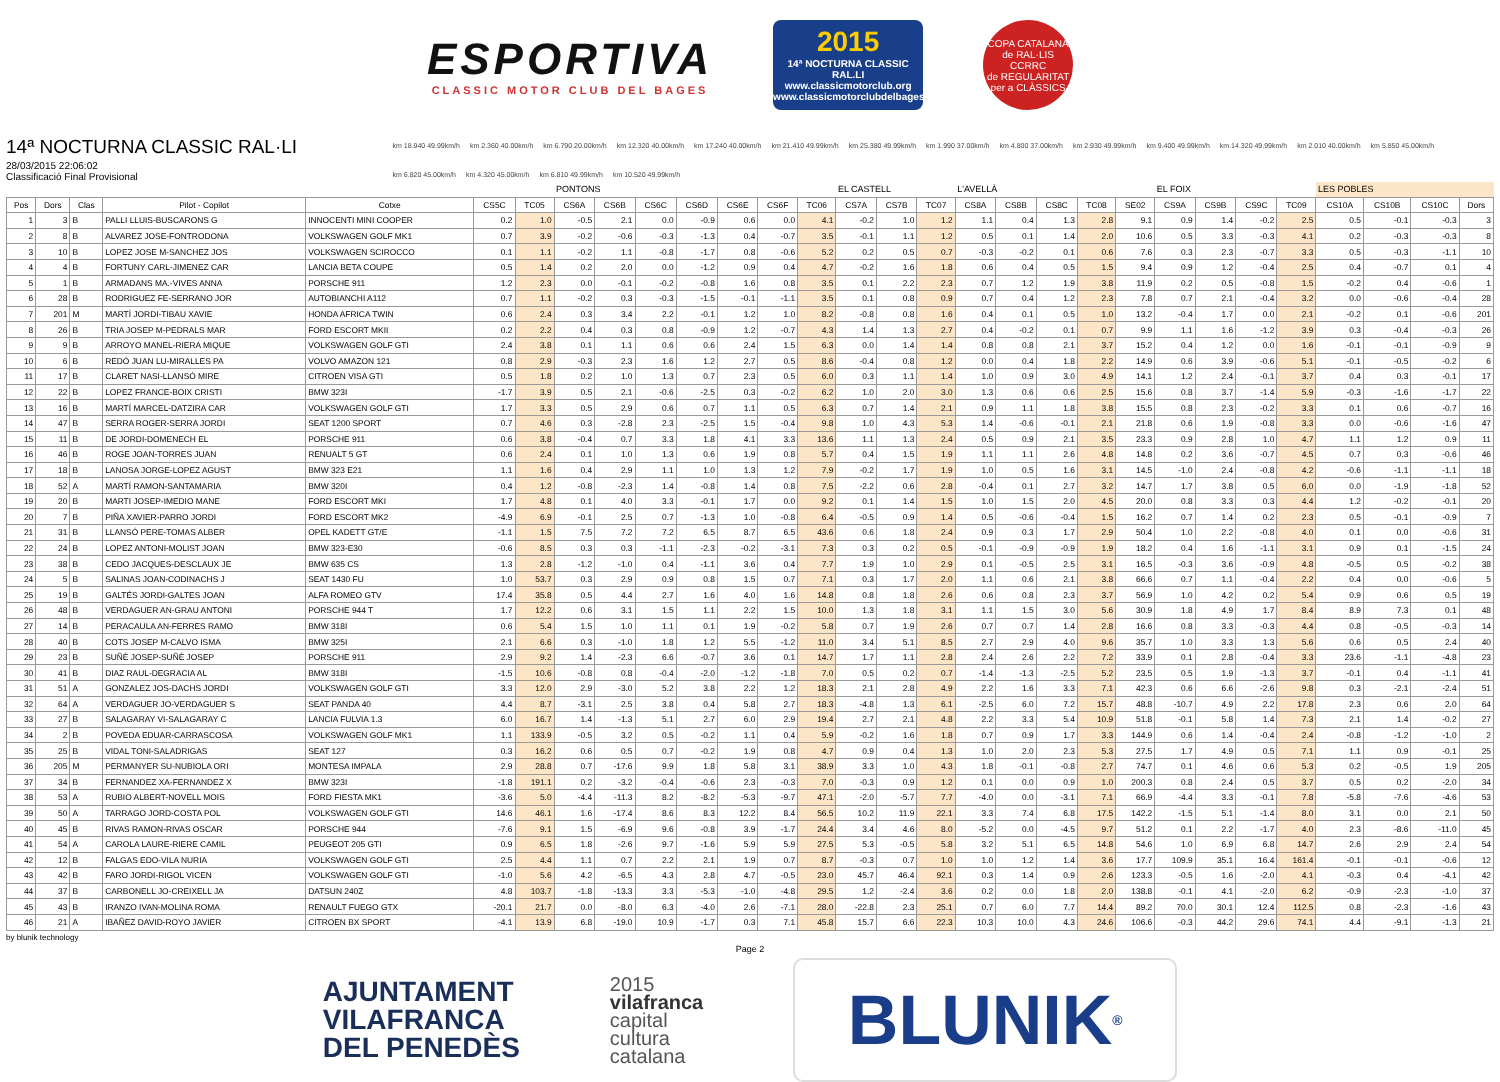ESPORTIVA
CLASSIC MOTOR CLUB DEL BAGES
2015
14ª NOCTURNA CLASSIC RAL.LI
www.classicmotorclub.org
www.classicmotorclubdelbages.blogspot.com
COPA CATALANA de RAL·LIS
CCRRC
de REGULARITAT per a CLÀSSICS
14ª NOCTURNA CLASSIC RAL·LI
28/03/2015 22:06:02
Classificació Final Provisional
km 18.940 49.99km/h km 2.360 40.00km/h km 6.790 20.00km/h km 12.320 40.00km/h km 17.240 40.00km/h km 21.410 49.99km/h km 25.380 49.99km/h km 1.990 37.00km/h km 4.800 37.00km/h km 2.930 49.99km/h km 9.400 49.99km/h km 14.320 49.99km/h km 2.010 40.00km/h km 5.850 45.00km/h km 6.820 45.00km/h km 4.320 45.00km/h km 6.810 49.99km/h km 10.520 49.99km/h
| | | | | | | | PONTONS | | | | | | | EL CASTELL | | | L'AVELLÀ | | | | | EL FOIX | | | | LES POBLES | | | |
| Pos | Dors | Clas | Pilot - Copilot | Cotxe | CS5C | TC05 | CS6A | CS6B | CS6C | CS6D | CS6E | CS6F | TC06 | CS7A | CS7B | TC07 | CS8A | CS8B | CS8C | TC08 | SE02 | CS9A | CS9B | CS9C | TC09 | CS10A | CS10B | CS10C | Dors |
| 1 | 3 | B | PALLI LLUIS-BUSCARONS G | INNOCENTI MINI COOPER | 0.2 | 1.0 | -0.5 | 2.1 | 0.0 | -0.9 | 0.6 | 0.0 | 4.1 | -0.2 | 1.0 | 1.2 | 1.1 | 0.4 | 1.3 | 2.8 | 9.1 | 0.9 | 1.4 | -0.2 | 2.5 | 0.5 | -0.1 | -0.3 | 3 |
| 2 | 8 | B | ALVAREZ JOSE-FONTRODONA | VOLKSWAGEN GOLF MK1 | 0.7 | 3.9 | -0.2 | -0.6 | -0.3 | -1.3 | 0.4 | -0.7 | 3.5 | -0.1 | 1.1 | 1.2 | 0.5 | 0.1 | 1.4 | 2.0 | 10.6 | 0.5 | 3.3 | -0.3 | 4.1 | 0.2 | -0.3 | -0.3 | 8 |
| 3 | 10 | B | LOPEZ JOSE M-SANCHEZ JOS | VOLKSWAGEN SCIROCCO | 0.1 | 1.1 | -0.2 | 1.1 | -0.8 | -1.7 | 0.8 | -0.6 | 5.2 | 0.2 | 0.5 | 0.7 | -0.3 | -0.2 | 0.1 | 0.6 | 7.6 | 0.3 | 2.3 | -0.7 | 3.3 | 0.5 | -0.3 | -1.1 | 10 |
| 4 | 4 | B | FORTUNY CARL-JIMENEZ CAR | LANCIA BETA COUPE | 0.5 | 1.4 | 0.2 | 2.0 | 0.0 | -1.2 | 0.9 | 0.4 | 4.7 | -0.2 | 1.6 | 1.8 | 0.6 | 0.4 | 0.5 | 1.5 | 9.4 | 0.9 | 1.2 | -0.4 | 2.5 | 0.4 | -0.7 | 0.1 | 4 |
| 5 | 1 | B | ARMADANS MA.-VIVES ANNA | PORSCHE 911 | 1.2 | 2.3 | 0.0 | -0.1 | -0.2 | -0.8 | 1.6 | 0.8 | 3.5 | 0.1 | 2.2 | 2.3 | 0.7 | 1.2 | 1.9 | 3.8 | 11.9 | 0.2 | 0.5 | -0.8 | 1.5 | -0.2 | 0.4 | -0.6 | 1 |
| 6 | 28 | B | RODRIGUEZ FE-SERRANO JOR | AUTOBIANCHI A112 | 0.7 | 1.1 | -0.2 | 0.3 | -0.3 | -1.5 | -0.1 | -1.1 | 3.5 | 0.1 | 0.8 | 0.9 | 0.7 | 0.4 | 1.2 | 2.3 | 7.8 | 0.7 | 2.1 | -0.4 | 3.2 | 0.0 | -0.6 | -0.4 | 28 |
| 7 | 201 | M | MARTÍ JORDI-TIBAU XAVIE | HONDA AFRICA TWIN | 0.6 | 2.4 | 0.3 | 3.4 | 2.2 | -0.1 | 1.2 | 1.0 | 8.2 | -0.8 | 0.8 | 1.6 | 0.4 | 0.1 | 0.5 | 1.0 | 13.2 | -0.4 | 1.7 | 0.0 | 2.1 | -0.2 | 0.1 | -0.6 | 201 |
| 8 | 26 | B | TRIA JOSEP M-PEDRALS MAR | FORD ESCORT MKII | 0.2 | 2.2 | 0.4 | 0.3 | 0.8 | -0.9 | 1.2 | -0.7 | 4.3 | 1.4 | 1.3 | 2.7 | 0.4 | -0.2 | 0.1 | 0.7 | 9.9 | 1.1 | 1.6 | -1.2 | 3.9 | 0.3 | -0.4 | -0.3 | 26 |
| 9 | 9 | B | ARROYO MANEL-RIERA MIQUE | VOLKSWAGEN GOLF GTI | 2.4 | 3.8 | 0.1 | 1.1 | 0.6 | 0.6 | 2.4 | 1.5 | 6.3 | 0.0 | 1.4 | 1.4 | 0.8 | 0.8 | 2.1 | 3.7 | 15.2 | 0.4 | 1.2 | 0.0 | 1.6 | -0.1 | -0.1 | -0.9 | 9 |
| 10 | 6 | B | REDÓ JUAN LU-MIRALLES PA | VOLVO AMAZON 121 | 0.8 | 2.9 | -0.3 | 2.3 | 1.6 | 1.2 | 2.7 | 0.5 | 8.6 | -0.4 | 0.8 | 1.2 | 0.0 | 0.4 | 1.8 | 2.2 | 14.9 | 0.6 | 3.9 | -0.6 | 5.1 | -0.1 | -0.5 | -0.2 | 6 |
| 11 | 17 | B | CLARET NASI-LLANSÓ MIRE | CITROEN VISA GTI | 0.5 | 1.8 | 0.2 | 1.0 | 1.3 | 0.7 | 2.3 | 0.5 | 6.0 | 0.3 | 1.1 | 1.4 | 1.0 | 0.9 | 3.0 | 4.9 | 14.1 | 1.2 | 2.4 | -0.1 | 3.7 | 0.4 | 0.3 | -0.1 | 17 |
| 12 | 22 | B | LOPEZ FRANCE-BOIX CRISTI | BMW 323I | -1.7 | 3.9 | 0.5 | 2.1 | -0.6 | -2.5 | 0.3 | -0.2 | 6.2 | 1.0 | 2.0 | 3.0 | 1.3 | 0.6 | 0.6 | 2.5 | 15.6 | 0.8 | 3.7 | -1.4 | 5.9 | -0.3 | -1.6 | -1.7 | 22 |
| 13 | 16 | B | MARTÍ MARCEL-DATZIRA CAR | VOLKSWAGEN GOLF GTI | 1.7 | 3.3 | 0.5 | 2.9 | 0.6 | 0.7 | 1.1 | 0.5 | 6.3 | 0.7 | 1.4 | 2.1 | 0.9 | 1.1 | 1.8 | 3.8 | 15.5 | 0.8 | 2.3 | -0.2 | 3.3 | 0.1 | 0.6 | -0.7 | 16 |
| 14 | 47 | B | SERRA ROGER-SERRA JORDI | SEAT 1200 SPORT | 0.7 | 4.6 | 0.3 | -2.8 | 2.3 | -2.5 | 1.5 | -0.4 | 9.8 | 1.0 | 4.3 | 5.3 | 1.4 | -0.6 | -0.1 | 2.1 | 21.8 | 0.6 | 1.9 | -0.8 | 3.3 | 0.0 | -0.6 | -1.6 | 47 |
| 15 | 11 | B | DE JORDI-DOMENECH EL | PORSCHE 911 | 0.6 | 3.8 | -0.4 | 0.7 | 3.3 | 1.8 | 4.1 | 3.3 | 13.6 | 1.1 | 1.3 | 2.4 | 0.5 | 0.9 | 2.1 | 3.5 | 23.3 | 0.9 | 2.8 | 1.0 | 4.7 | 1.1 | 1.2 | 0.9 | 11 |
| 16 | 46 | B | ROGE JOAN-TORRES JUAN | RENUALT 5 GT | 0.6 | 2.4 | 0.1 | 1.0 | 1.3 | 0.6 | 1.9 | 0.8 | 5.7 | 0.4 | 1.5 | 1.9 | 1.1 | 1.1 | 2.6 | 4.8 | 14.8 | 0.2 | 3.6 | -0.7 | 4.5 | 0.7 | 0.3 | -0.6 | 46 |
| 17 | 18 | B | LANOSA JORGE-LOPEZ AGUST | BMW 323 E21 | 1.1 | 1.6 | 0.4 | 2.9 | 1.1 | 1.0 | 1.3 | 1.2 | 7.9 | -0.2 | 1.7 | 1.9 | 1.0 | 0.5 | 1.6 | 3.1 | 14.5 | -1.0 | 2.4 | -0.8 | 4.2 | -0.6 | -1.1 | -1.1 | 18 |
| 18 | 52 | A | MARTÍ RAMON-SANTAMARIA | BMW 320I | 0.4 | 1.2 | -0.8 | -2.3 | 1.4 | -0.8 | 1.4 | 0.8 | 7.5 | -2.2 | 0.6 | 2.8 | -0.4 | 0.1 | 2.7 | 3.2 | 14.7 | 1.7 | 3.8 | 0.5 | 6.0 | 0.0 | -1.9 | -1.8 | 52 |
| 19 | 20 | B | MARTI JOSEP-IMEDIO MANE | FORD ESCORT MKI | 1.7 | 4.8 | 0.1 | 4.0 | 3.3 | -0.1 | 1.7 | 0.0 | 9.2 | 0.1 | 1.4 | 1.5 | 1.0 | 1.5 | 2.0 | 4.5 | 20.0 | 0.8 | 3.3 | 0.3 | 4.4 | 1.2 | -0.2 | -0.1 | 20 |
| 20 | 7 | B | PIÑA XAVIER-PARRO JORDI | FORD ESCORT MK2 | -4.9 | 6.9 | -0.1 | 2.5 | 0.7 | -1.3 | 1.0 | -0.8 | 6.4 | -0.5 | 0.9 | 1.4 | 0.5 | -0.6 | -0.4 | 1.5 | 16.2 | 0.7 | 1.4 | 0.2 | 2.3 | 0.5 | -0.1 | -0.9 | 7 |
| 21 | 31 | B | LLANSÓ PERE-TOMAS ALBER | OPEL KADETT GT/E | -1.1 | 1.5 | 7.5 | 7.2 | 7.2 | 6.5 | 8.7 | 6.5 | 43.6 | 0.6 | 1.8 | 2.4 | 0.9 | 0.3 | 1.7 | 2.9 | 50.4 | 1.0 | 2.2 | -0.8 | 4.0 | 0.1 | 0.0 | -0.6 | 31 |
| 22 | 24 | B | LOPEZ ANTONI-MOLIST JOAN | BMW 323-E30 | -0.6 | 8.5 | 0.3 | 0.3 | -1.1 | -2.3 | -0.2 | -3.1 | 7.3 | 0.3 | 0.2 | 0.5 | -0.1 | -0.9 | -0.9 | 1.9 | 18.2 | 0.4 | 1.6 | -1.1 | 3.1 | 0.9 | 0.1 | -1.5 | 24 |
| 23 | 38 | B | CEDO JACQUES-DESCLAUX JE | BMW 635 CS | 1.3 | 2.8 | -1.2 | -1.0 | 0.4 | -1.1 | 3.6 | 0.4 | 7.7 | 1.9 | 1.0 | 2.9 | 0.1 | -0.5 | 2.5 | 3.1 | 16.5 | -0.3 | 3.6 | -0.9 | 4.8 | -0.5 | 0.5 | -0.2 | 38 |
| 24 | 5 | B | SALINAS JOAN-CODINACHS J | SEAT 1430 FU | 1.0 | 53.7 | 0.3 | 2.9 | 0.9 | 0.8 | 1.5 | 0.7 | 7.1 | 0.3 | 1.7 | 2.0 | 1.1 | 0.6 | 2.1 | 3.8 | 66.6 | 0.7 | 1.1 | -0.4 | 2.2 | 0.4 | 0.0 | -0.6 | 5 |
| 25 | 19 | B | GALTÉS JORDI-GALTES JOAN | ALFA ROMEO GTV | 17.4 | 35.8 | 0.5 | 4.4 | 2.7 | 1.6 | 4.0 | 1.6 | 14.8 | 0.8 | 1.8 | 2.6 | 0.6 | 0.8 | 2.3 | 3.7 | 56.9 | 1.0 | 4.2 | 0.2 | 5.4 | 0.9 | 0.6 | 0.5 | 19 |
| 26 | 48 | B | VERDAGUER AN-GRAU ANTONI | PORSCHE 944 T | 1.7 | 12.2 | 0.6 | 3.1 | 1.5 | 1.1 | 2.2 | 1.5 | 10.0 | 1.3 | 1.8 | 3.1 | 1.1 | 1.5 | 3.0 | 5.6 | 30.9 | 1.8 | 4.9 | 1.7 | 8.4 | 8.9 | 7.3 | 0.1 | 48 |
| 27 | 14 | B | PERACAULA AN-FERRES RAMO | BMW 318I | 0.6 | 5.4 | 1.5 | 1.0 | 1.1 | 0.1 | 1.9 | -0.2 | 5.8 | 0.7 | 1.9 | 2.6 | 0.7 | 0.7 | 1.4 | 2.8 | 16.6 | 0.8 | 3.3 | -0.3 | 4.4 | 0.8 | -0.5 | -0.3 | 14 |
| 28 | 40 | B | COTS JOSEP M-CALVO ISMA | BMW 325I | 2.1 | 6.6 | 0.3 | -1.0 | 1.8 | 1.2 | 5.5 | -1.2 | 11.0 | 3.4 | 5.1 | 8.5 | 2.7 | 2.9 | 4.0 | 9.6 | 35.7 | 1.0 | 3.3 | 1.3 | 5.6 | 0.6 | 0.5 | 2.4 | 40 |
| 29 | 23 | B | SUÑÉ JOSEP-SUÑÉ JOSEP | PORSCHE 911 | 2.9 | 9.2 | 1.4 | -2.3 | 6.6 | -0.7 | 3.6 | 0.1 | 14.7 | 1.7 | 1.1 | 2.8 | 2.4 | 2.6 | 2.2 | 7.2 | 33.9 | 0.1 | 2.8 | -0.4 | 3.3 | 23.6 | -1.1 | -4.8 | 23 |
| 30 | 41 | B | DIAZ RAUL-DEGRACIA AL | BMW 318I | -1.5 | 10.6 | -0.8 | 0.8 | -0.4 | -2.0 | -1.2 | -1.8 | 7.0 | 0.5 | 0.2 | 0.7 | -1.4 | -1.3 | -2.5 | 5.2 | 23.5 | 0.5 | 1.9 | -1.3 | 3.7 | -0.1 | 0.4 | -1.1 | 41 |
| 31 | 51 | A | GONZALEZ JOS-DACHS JORDI | VOLKSWAGEN GOLF GTI | 3.3 | 12.0 | 2.9 | -3.0 | 5.2 | 3.8 | 2.2 | 1.2 | 18.3 | 2.1 | 2.8 | 4.9 | 2.2 | 1.6 | 3.3 | 7.1 | 42.3 | 0.6 | 6.6 | -2.6 | 9.8 | 0.3 | -2.1 | -2.4 | 51 |
| 32 | 64 | A | VERDAGUER JO-VERDAGUER S | SEAT PANDA 40 | 4.4 | 8.7 | -3.1 | 2.5 | 3.8 | 0.4 | 5.8 | 2.7 | 18.3 | -4.8 | 1.3 | 6.1 | -2.5 | 6.0 | 7.2 | 15.7 | 48.8 | -10.7 | 4.9 | 2.2 | 17.8 | 2.3 | 0.6 | 2.0 | 64 |
| 33 | 27 | B | SALAGARAY VI-SALAGARAY C | LANCIA FULVIA 1.3 | 6.0 | 16.7 | 1.4 | -1.3 | 5.1 | 2.7 | 6.0 | 2.9 | 19.4 | 2.7 | 2.1 | 4.8 | 2.2 | 3.3 | 5.4 | 10.9 | 51.8 | -0.1 | 5.8 | 1.4 | 7.3 | 2.1 | 1.4 | -0.2 | 27 |
| 34 | 2 | B | POVEDA EDUAR-CARRASCOSA | VOLKSWAGEN GOLF MK1 | 1.1 | 133.9 | -0.5 | 3.2 | 0.5 | -0.2 | 1.1 | 0.4 | 5.9 | -0.2 | 1.6 | 1.8 | 0.7 | 0.9 | 1.7 | 3.3 | 144.9 | 0.6 | 1.4 | -0.4 | 2.4 | -0.8 | -1.2 | -1.0 | 2 |
| 35 | 25 | B | VIDAL TONI-SALADRIGAS | SEAT 127 | 0.3 | 16.2 | 0.6 | 0.5 | 0.7 | -0.2 | 1.9 | 0.8 | 4.7 | 0.9 | 0.4 | 1.3 | 1.0 | 2.0 | 2.3 | 5.3 | 27.5 | 1.7 | 4.9 | 0.5 | 7.1 | 1.1 | 0.9 | -0.1 | 25 |
| 36 | 205 | M | PERMANYER SU-NUBIOLA ORI | MONTESA IMPALA | 2.9 | 28.8 | 0.7 | -17.6 | 9.9 | 1.8 | 5.8 | 3.1 | 38.9 | 3.3 | 1.0 | 4.3 | 1.8 | -0.1 | -0.8 | 2.7 | 74.7 | 0.1 | 4.6 | 0.6 | 5.3 | 0.2 | -0.5 | 1.9 | 205 |
| 37 | 34 | B | FERNANDEZ XA-FERNANDEZ X | BMW 323I | -1.8 | 191.1 | 0.2 | -3.2 | -0.4 | -0.6 | 2.3 | -0.3 | 7.0 | -0.3 | 0.9 | 1.2 | 0.1 | 0.0 | 0.9 | 1.0 | 200.3 | 0.8 | 2.4 | 0.5 | 3.7 | 0.5 | 0.2 | -2.0 | 34 |
| 38 | 53 | A | RUBIO ALBERT-NOVELL MOIS | FORD FIESTA MK1 | -3.6 | 5.0 | -4.4 | -11.3 | 8.2 | -8.2 | -5.3 | -9.7 | 47.1 | -2.0 | -5.7 | 7.7 | -4.0 | 0.0 | -3.1 | 7.1 | 66.9 | -4.4 | 3.3 | -0.1 | 7.8 | -5.8 | -7.6 | -4.6 | 53 |
| 39 | 50 | A | TARRAGO JORD-COSTA POL | VOLKSWAGEN GOLF GTI | 14.6 | 46.1 | 1.6 | -17.4 | 8.6 | 8.3 | 12.2 | 8.4 | 56.5 | 10.2 | 11.9 | 22.1 | 3.3 | 7.4 | 6.8 | 17.5 | 142.2 | -1.5 | 5.1 | -1.4 | 8.0 | 3.1 | 0.0 | 2.1 | 50 |
| 40 | 45 | B | RIVAS RAMON-RIVAS OSCAR | PORSCHE 944 | -7.6 | 9.1 | 1.5 | -6.9 | 9.6 | -0.8 | 3.9 | -1.7 | 24.4 | 3.4 | 4.6 | 8.0 | -5.2 | 0.0 | -4.5 | 9.7 | 51.2 | 0.1 | 2.2 | -1.7 | 4.0 | 2.3 | -8.6 | -11.0 | 45 |
| 41 | 54 | A | CAROLA LAURE-RIERE CAMIL | PEUGEOT 205 GTI | 0.9 | 6.5 | 1.8 | -2.6 | 9.7 | -1.6 | 5.9 | 5.9 | 27.5 | 5.3 | -0.5 | 5.8 | 3.2 | 5.1 | 6.5 | 14.8 | 54.6 | 1.0 | 6.9 | 6.8 | 14.7 | 2.6 | 2.9 | 2.4 | 54 |
| 42 | 12 | B | FALGAS EDO-VILA NURIA | VOLKSWAGEN GOLF GTI | 2.5 | 4.4 | 1.1 | 0.7 | 2.2 | 2.1 | 1.9 | 0.7 | 8.7 | -0.3 | 0.7 | 1.0 | 1.0 | 1.2 | 1.4 | 3.6 | 17.7 | 109.9 | 35.1 | 16.4 | 161.4 | -0.1 | -0.1 | -0.6 | 12 |
| 43 | 42 | B | FARO JORDI-RIGOL VICEN | VOLKSWAGEN GOLF GTI | -1.0 | 5.6 | 4.2 | -6.5 | 4.3 | 2.8 | 4.7 | -0.5 | 23.0 | 45.7 | 46.4 | 92.1 | 0.3 | 1.4 | 0.9 | 2.6 | 123.3 | -0.5 | 1.6 | -2.0 | 4.1 | -0.3 | 0.4 | -4.1 | 42 |
| 44 | 37 | B | CARBONELL JO-CREIXELL JA | DATSUN 240Z | 4.8 | 103.7 | -1.8 | -13.3 | 3.3 | -5.3 | -1.0 | -4.8 | 29.5 | 1.2 | -2.4 | 3.6 | 0.2 | 0.0 | 1.8 | 2.0 | 138.8 | -0.1 | 4.1 | -2.0 | 6.2 | -0.9 | -2.3 | -1.0 | 37 |
| 45 | 43 | B | IRANZO IVAN-MOLINA ROMA | RENAULT FUEGO GTX | -20.1 | 21.7 | 0.0 | -8.0 | 6.3 | -4.0 | 2.6 | -7.1 | 28.0 | -22.8 | 2.3 | 25.1 | 0.7 | 6.0 | 7.7 | 14.4 | 89.2 | 70.0 | 30.1 | 12.4 | 112.5 | 0.8 | -2.3 | -1.6 | 43 |
| 46 | 21 | A | IBAÑEZ DAVID-ROYO JAVIER | CITROEN BX SPORT | -4.1 | 13.9 | 6.8 | -19.0 | 10.9 | -1.7 | 0.3 | 7.1 | 45.8 | 15.7 | 6.6 | 22.3 | 10.3 | 10.0 | 4.3 | 24.6 | 106.6 | -0.3 | 44.2 | 29.6 | 74.1 | 4.4 | -9.1 | -1.3 | 21 |
by blunik technology
Page 2
AJUNTAMENT
VILAFRANCA
DEL PENEDÈS
2015
vilafranca
capital
cultura
catalana
BLUNIK<sup>®</sup>